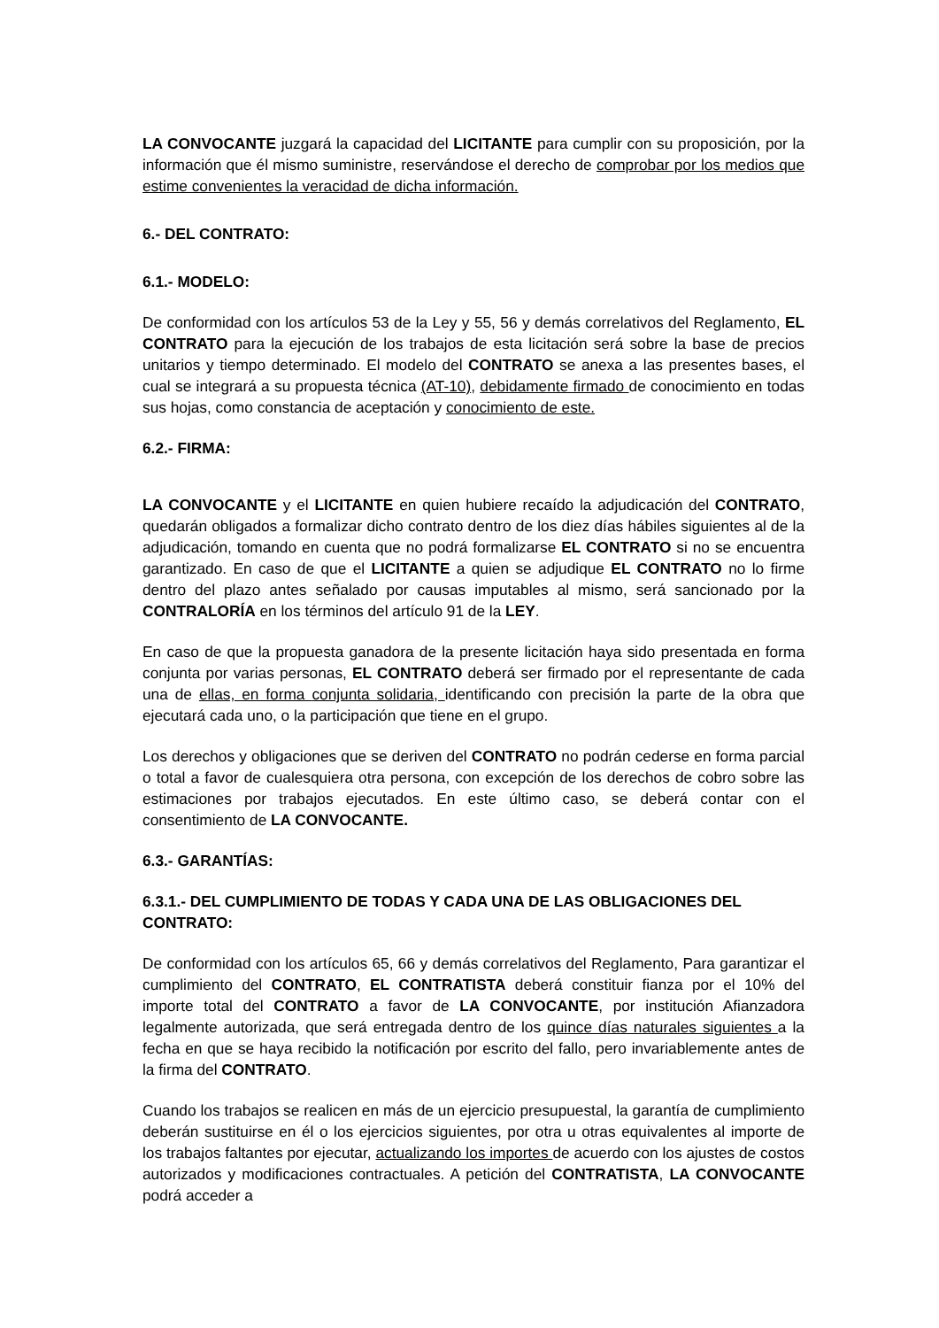LA CONVOCANTE juzgará la capacidad del LICITANTE para cumplir con su proposición, por la información que él mismo suministre, reservándose el derecho de comprobar por los medios que estime convenientes la veracidad de dicha información.
6.- DEL CONTRATO:
6.1.- MODELO:
De conformidad con los artículos 53 de la Ley y 55, 56 y demás correlativos del Reglamento, EL CONTRATO para la ejecución de los trabajos de esta licitación será sobre la base de precios unitarios y tiempo determinado. El modelo del CONTRATO se anexa a las presentes bases, el cual se integrará a su propuesta técnica (AT-10), debidamente firmado de conocimiento en todas sus hojas, como constancia de aceptación y conocimiento de este.
6.2.- FIRMA:
LA CONVOCANTE y el LICITANTE en quien hubiere recaído la adjudicación del CONTRATO, quedarán obligados a formalizar dicho contrato dentro de los diez días hábiles siguientes al de la adjudicación, tomando en cuenta que no podrá formalizarse EL CONTRATO si no se encuentra garantizado. En caso de que el LICITANTE a quien se adjudique EL CONTRATO no lo firme dentro del plazo antes señalado por causas imputables al mismo, será sancionado por la CONTRALORÍA en los términos del artículo 91 de la LEY.
En caso de que la propuesta ganadora de la presente licitación haya sido presentada en forma conjunta por varias personas, EL CONTRATO deberá ser firmado por el representante de cada una de ellas, en forma conjunta solidaria, identificando con precisión la parte de la obra que ejecutará cada uno, o la participación que tiene en el grupo.
Los derechos y obligaciones que se deriven del CONTRATO no podrán cederse en forma parcial o total a favor de cualesquiera otra persona, con excepción de los derechos de cobro sobre las estimaciones por trabajos ejecutados. En este último caso, se deberá contar con el consentimiento de LA CONVOCANTE.
6.3.- GARANTÍAS:
6.3.1.- DEL CUMPLIMIENTO DE TODAS Y CADA UNA DE LAS OBLIGACIONES DEL CONTRATO:
De conformidad con los artículos 65, 66 y demás correlativos del Reglamento, Para garantizar el cumplimiento del CONTRATO, EL CONTRATISTA deberá constituir fianza por el 10% del importe total del CONTRATO a favor de LA CONVOCANTE, por institución Afianzadora legalmente autorizada, que será entregada dentro de los quince días naturales siguientes a la fecha en que se haya recibido la notificación por escrito del fallo, pero invariablemente antes de la firma del CONTRATO.
Cuando los trabajos se realicen en más de un ejercicio presupuestal, la garantía de cumplimiento deberán sustituirse en él o los ejercicios siguientes, por otra u otras equivalentes al importe de los trabajos faltantes por ejecutar, actualizando los importes de acuerdo con los ajustes de costos autorizados y modificaciones contractuales. A petición del CONTRATISTA, LA CONVOCANTE podrá acceder a